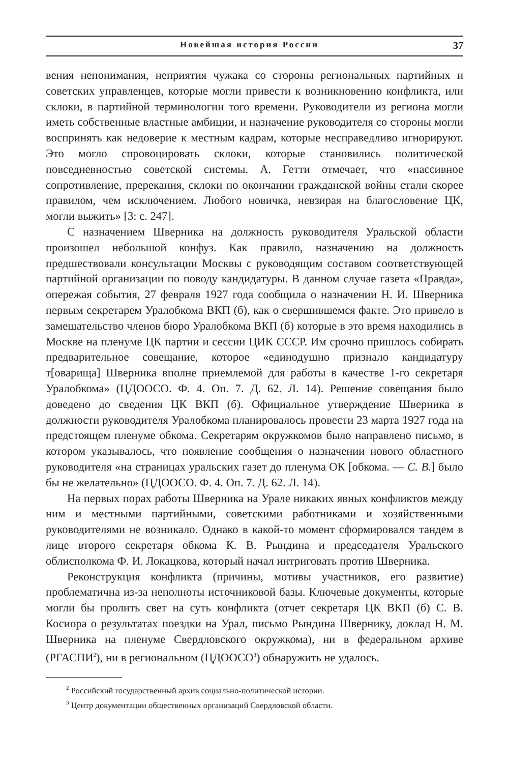Новейшая история России 37
вения непонимания, неприятия чужака со стороны региональных партийных и советских управленцев, которые могли привести к возникновению конфликта, или склоки, в партийной терминологии того времени. Руководители из региона могли иметь собственные властные амбиции, и назначение руководителя со стороны могли воспринять как недоверие к местным кадрам, которые несправедливо игнорируют. Это могло спровоцировать склоки, которые становились политической повседневностью советской системы. А. Гетти отмечает, что «пассивное сопротивление, пререкания, склоки по окончании гражданской войны стали скорее правилом, чем исключением. Любого новичка, невзирая на благословение ЦК, могли выжить» [3: с. 247].
С назначением Шверника на должность руководителя Уральской области произошел небольшой конфуз. Как правило, назначению на должность предшествовали консультации Москвы с руководящим составом соответствующей партийной организации по поводу кандидатуры. В данном случае газета «Правда», опережая события, 27 февраля 1927 года сообщила о назначении Н. И. Шверника первым секретарем Уралобкома ВКП (б), как о свершившемся факте. Это привело в замешательство членов бюро Уралобкома ВКП (б) которые в это время находились в Москве на пленуме ЦК партии и сессии ЦИК СССР. Им срочно пришлось собирать предварительное совещание, которое «единодушно признало кандидатуру т[оварища] Шверника вполне приемлемой для работы в качестве 1-го секретаря Уралобкома» (ЦДООСО. Ф. 4. Оп. 7. Д. 62. Л. 14). Решение совещания было доведено до сведения ЦК ВКП (б). Официальное утверждение Шверника в должности руководителя Уралобкома планировалось провести 23 марта 1927 года на предстоящем пленуме обкома. Секретарям окружкомов было направлено письмо, в котором указывалось, что появление сообщения о назначении нового областного руководителя «на страницах уральских газет до пленума ОК [обкома. — С. В.] было бы не желательно» (ЦДООСО. Ф. 4. Оп. 7. Д. 62. Л. 14).
На первых порах работы Шверника на Урале никаких явных конфликтов между ним и местными партийными, советскими работниками и хозяйственными руководителями не возникало. Однако в какой-то момент сформировался тандем в лице второго секретаря обкома К. В. Рындина и председателя Уральского облисполкома Ф. И. Локацкова, который начал интриговать против Шверника.
Реконструкция конфликта (причины, мотивы участников, его развитие) проблематична из-за неполноты источниковой базы. Ключевые документы, которые могли бы пролить свет на суть конфликта (отчет секретаря ЦК ВКП (б) С. В. Косиора о результатах поездки на Урал, письмо Рындина Швернику, доклад Н. М. Шверника на пленуме Свердловского окружкома), ни в федеральном архиве (РГАСПИ<sup>2</sup>), ни в региональном (ЦДООСО<sup>3</sup>) обнаружить не удалось.
<sup>2</sup> Российский государственный архив социально-политической истории.
<sup>3</sup> Центр документации общественных организаций Свердловской области.